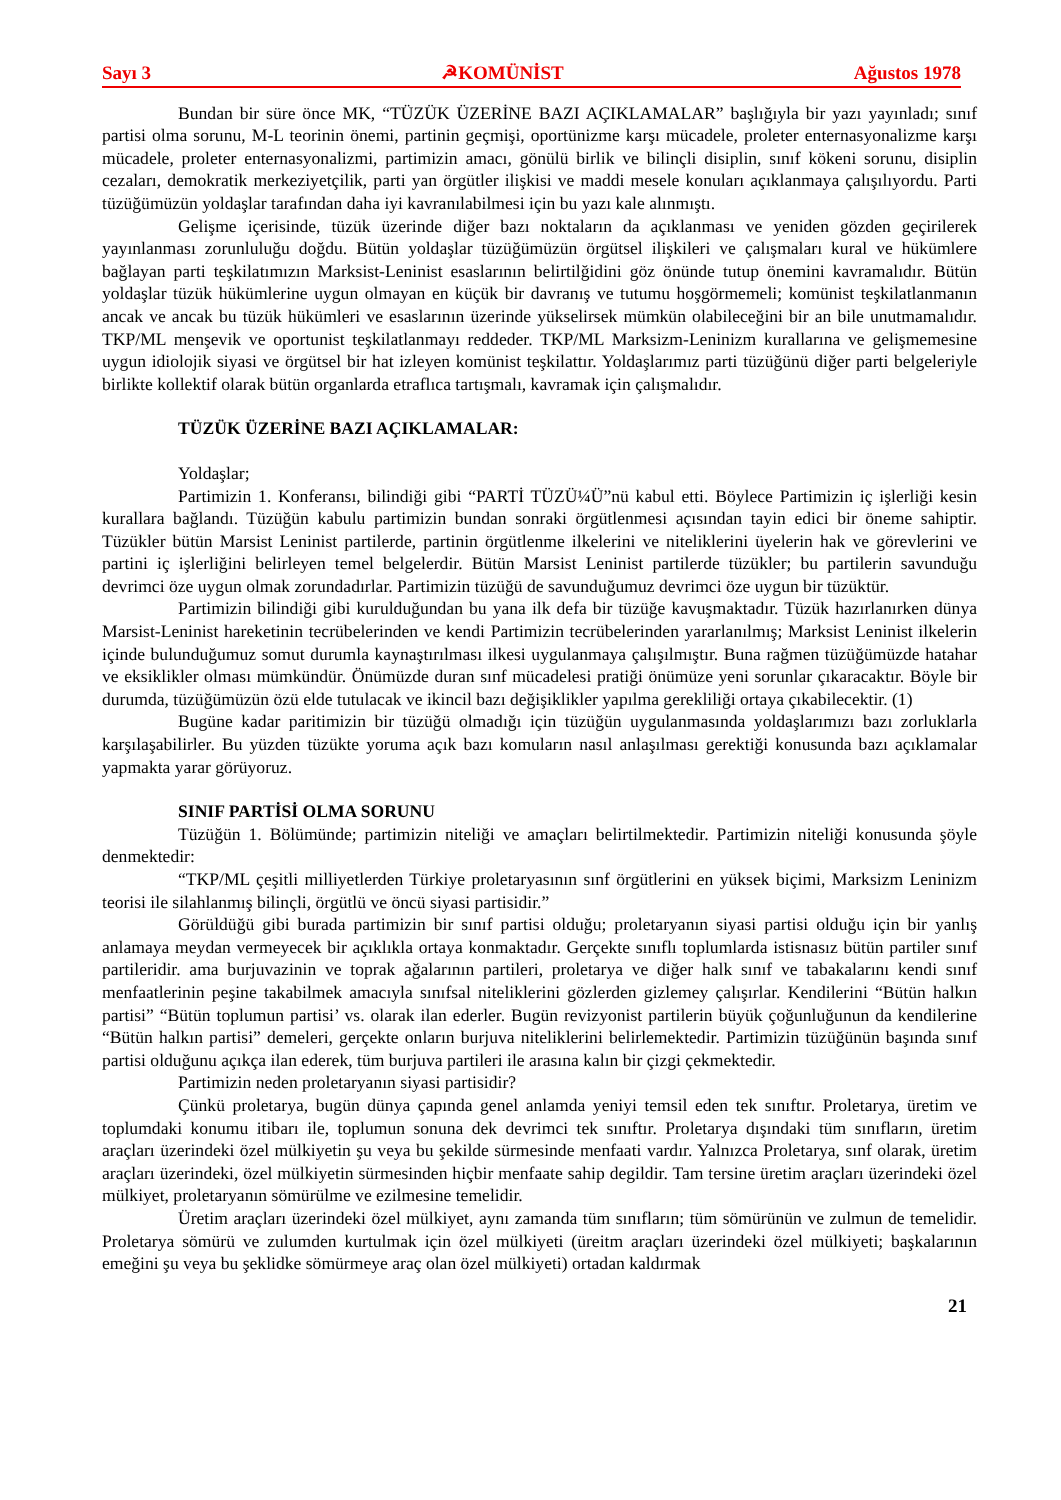Sayı 3 ☭KOMÜNİST Ağustos 1978
Bundan bir süre önce MK, “TÜZÜK ÜZERİNE BAZI AÇIKLAMALAR” başlığıyla bir yazı yayınladı; sınıf partisi olma sorunu, M-L teorinin önemi, partinin geçmişi, oportünizme karşı mücadele, proleter enternasyonalizme karşı mücadele, proleter enternasyonalizmi, partimizin amacı, gönülü birlik ve bilinçli disiplin, sınıf kökeni sorunu, disiplin cezaları, demokratik merkeziyetçilik, parti yan örgütler ilişkisi ve maddi mesele konuları açıklanmaya çalışılıyordu. Parti tüzüğümüzün yoldaşlar tarafından daha iyi kavranılabilmesi için bu yazı kale alınmıştı.
Gelişme içerisinde, tüzük üzerinde diğer bazı noktaların da açıklanması ve yeniden gözden geçirilerek yayınlanması zorunluluğu doğdu. Bütün yoldaşlar tüzüğümüzün örgütsel ilişkileri ve çalışmaları kural ve hükümlere bağlayan parti teşkilatımızın Marksist-Leninist esaslarının belirtilğidini göz önünde tutup önemini kavramalıdır. Bütün yoldaşlar tüzük hükümlerine uygun olmayan en küçük bir davranış ve tutumu hoşgörmemeli; komünist teşkilatlanmanın ancak ve ancak bu tüzük hükümleri ve esaslarının üzerinde yükselirsek mümkün olabileceğini bir an bile unutmamalıdır. TKP/ML menşevik ve oportunist teşkilatlanmayı reddeder. TKP/ML Marksizm-Leninizm kurallarına ve gelişmemesine uygun idiolojik siyasi ve örgütsel bir hat izleyen komünist teşkilattır. Yoldaşlarımız parti tüzüğünü diğer parti belgeleriyle birlikte kollektif olarak bütün organlarda etraflıca tartışmalı, kavramak için çalışmalıdır.
TÜZÜK ÜZERİNE BAZI AÇIKLAMALAR:
Yoldaşlar;
Partimizin 1. Konferansı, bilindiği gibi “PARTİ TÜZÜ¼Ü”nü kabul etti. Böylece Partimizin iç işlerliği kesin kurallara bağlandı. Tüzüğün kabulu partimizin bundan sonraki örgütlenmesi açısından tayin edici bir öneme sahiptir. Tüzükler bütün Marsist Leninist partilerde, partinin örgütlenme ilkelerini ve niteliklerini üyelerin hak ve görevlerini ve partini iç işlerliğini belirleyen temel belgelerdir. Bütün Marsist Leninist partilerde tüzükler; bu partilerin savunduğu devrimci öze uygun olmak zorundadırlar. Partimizin tüzüğü de savunduğumuz devrimci öze uygun bir tüzüktür.
Partimizin bilindiği gibi kurulduğundan bu yana ilk defa bir tüzüğe kavuşmaktadır. Tüzük hazırlanırken dünya Marsist-Leninist hareketinin tecrübelerinden ve kendi Partimizin tecrübelerinden yararlanılmış; Marksist Leninist ilkelerin içinde bulunduğumuz somut durumla kaynaştırılması ilkesi uygulanmaya çalışılmıştır. Buna rağmen tüzüğümüzde hatahar ve eksiklikler olması mümkündür. Önümüzde duran sınf mücadelesi pratiği önümüze yeni sorunlar çıkaracaktır. Böyle bir durumda, tüzüğümüzün özü elde tutulacak ve ikincil bazı değişiklikler yapılma gerekliliği ortaya çıkabilecektir. (1)
Bugüne kadar paritimizin bir tüzüğü olmadığı için tüzüğün uygulanmasında yoldaşlarımızı bazı zorluklarla karşılaşabilirler. Bu yüzden tüzükte yoruma açık bazı komuların nasıl anlaşılması gerektiği konusunda bazı açıklamalar yapmakta yarar görüyoruz.
SINIF PARTİSİ OLMA SORUNU
Tüzüğün 1. Bölümünde; partimizin niteliği ve amaçları belirtilmektedir. Partimizin niteliği konusunda şöyle denmektedir:
“TKP/ML çeşitli milliyetlerden Türkiye proletaryasının sınf örgütlerini en yüksek biçimi, Marksizm Leninizm teorisi ile silahlanmış bilinçli, örgütlü ve öncü siyasi partisidir.”
Görüldüğü gibi burada partimizin bir sınıf partisi olduğu; proletaryanın siyasi partisi olduğu için bir yanlış anlamaya meydan vermeyecek bir açıklıkla ortaya konmaktadır. Gerçekte sınıflı toplumlarda istisnasız bütün partiler sınıf partileridir. ama burjuvazinin ve toprak ağalarının partileri, proletarya ve diğer halk sınıf ve tabakalarını kendi sınıf menfaatlerinin peşine takabilmek amacıyla sınıfsal niteliklerini gözlerden gizlemey çalışırlar. Kendilerini “Bütün halkın partisi” “Bütün toplumun partisi’ vs. olarak ilan ederler. Bugün revizyonist partilerin büyük çoğunluğunun da kendilerine “Bütün halkın partisi” demeleri, gerçekte onların burjuva niteliklerini belirlemektedir. Partimizin tüzüğünün başında sınıf partisi olduğunu açıkça ilan ederek, tüm burjuva partileri ile arasına kalın bir çizgi çekmektedir.
Partimizin neden proletaryanın siyasi partisidir?
Çünkü proletarya, bugün dünya çapında genel anlamda yeniyi temsil eden tek sınıftır. Proletarya, üretim ve toplumdaki konumu itibarı ile, toplumun sonuna dek devrimci tek sınıftır. Proletarya dışındaki tüm sınıfların, üretim araçları üzerindeki özel mülkiyetin şu veya bu şekilde sürmesinde menfaati vardır. Yalnızca Proletarya, sınf olarak, üretim araçları üzerindeki, özel mülkiyetin sürmesinden hiçbir menfaate sahip degildir. Tam tersine üretim araçları üzerindeki özel mülkiyet, proletaryanın sömürülme ve ezilmesine temelidir.
Üretim araçları üzerindeki özel mülkiyet, aynı zamanda tüm sınıfların; tüm sömürünün ve zulmun de temelidir. Proletarya sömürü ve zulumden kurtulmak için özel mülkiyeti (üreitm araçları üzerindeki özel mülkiyeti; başkalarının emeğini şu veya bu şeklidke sömürmeye araç olan özel mülkiyeti) ortadan kaldırmak
21